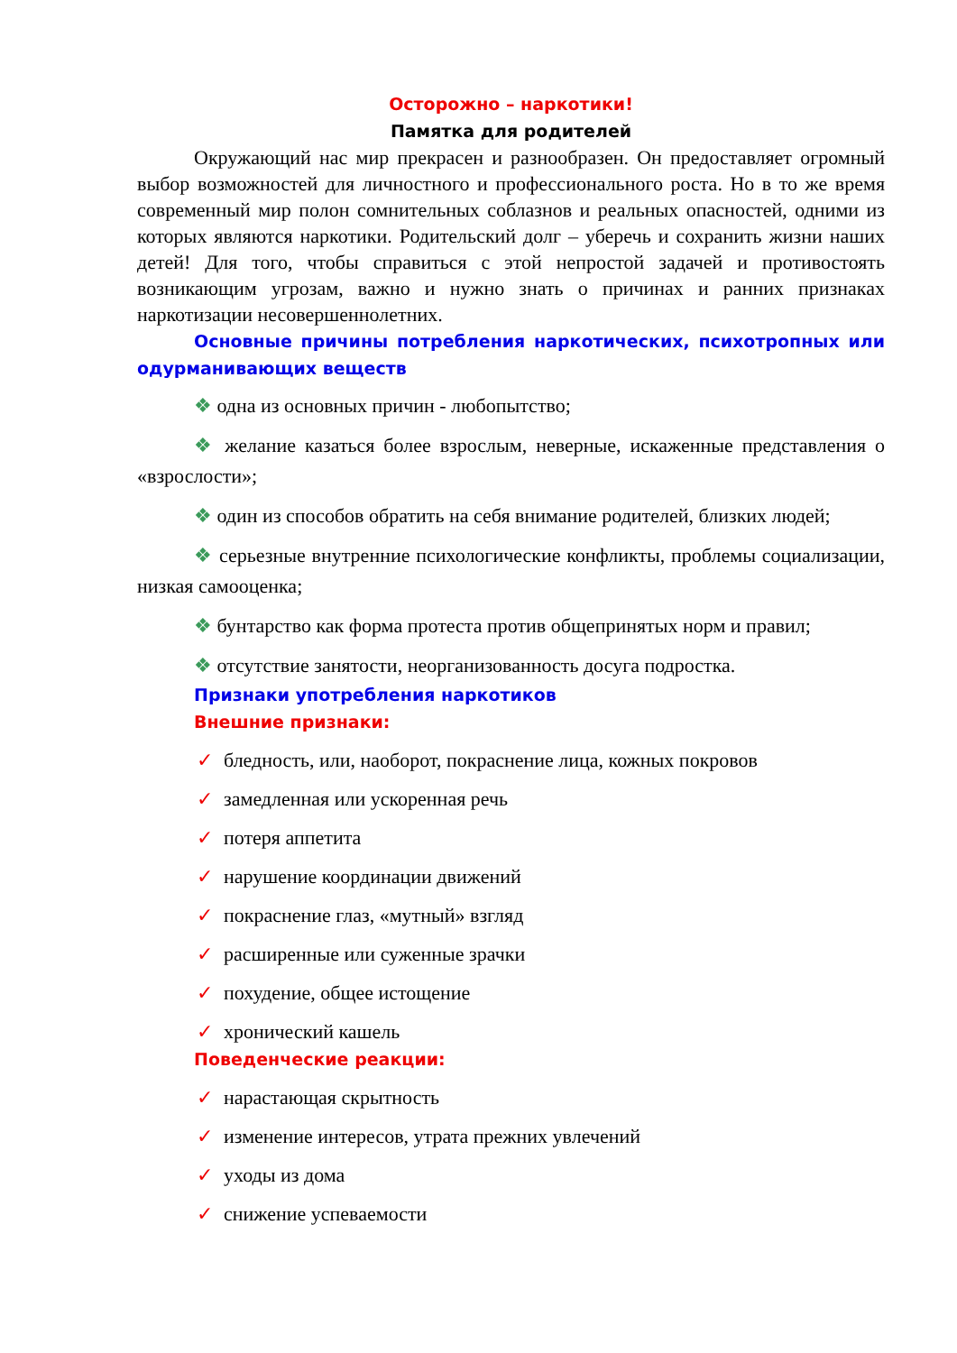Осторожно – наркотики!
Памятка для родителей
Окружающий нас мир прекрасен и разнообразен. Он предоставляет огромный выбор возможностей для личностного и профессионального роста. Но в то же время современный мир полон сомнительных соблазнов и реальных опасностей, одними из которых являются наркотики. Родительский долг – уберечь и сохранить жизни наших детей! Для того, чтобы справиться с этой непростой задачей и противостоять возникающим угрозам, важно и нужно знать о причинах и ранних признаках наркотизации несовершеннолетних.
Основные причины потребления наркотических, психотропных или одурманивающих веществ
❖ одна из основных причин - любопытство;
❖ желание казаться более взрослым, неверные, искаженные представления о «взрослости»;
❖ один из способов обратить на себя внимание родителей, близких людей;
❖ серьезные внутренние психологические конфликты, проблемы социализации, низкая самооценка;
❖ бунтарство как форма протеста против общепринятых норм и правил;
❖ отсутствие занятости, неорганизованность досуга подростка.
Признаки употребления наркотиков
Внешние признаки:
✓ бледность, или, наоборот, покраснение лица, кожных покровов
✓ замедленная или ускоренная речь
✓ потеря аппетита
✓ нарушение координации движений
✓ покраснение глаз, «мутный» взгляд
✓ расширенные или суженные зрачки
✓ похудение, общее истощение
✓ хронический кашель
Поведенческие реакции:
✓ нарастающая скрытность
✓ изменение интересов, утрата прежних увлечений
✓ уходы из дома
✓ снижение успеваемости